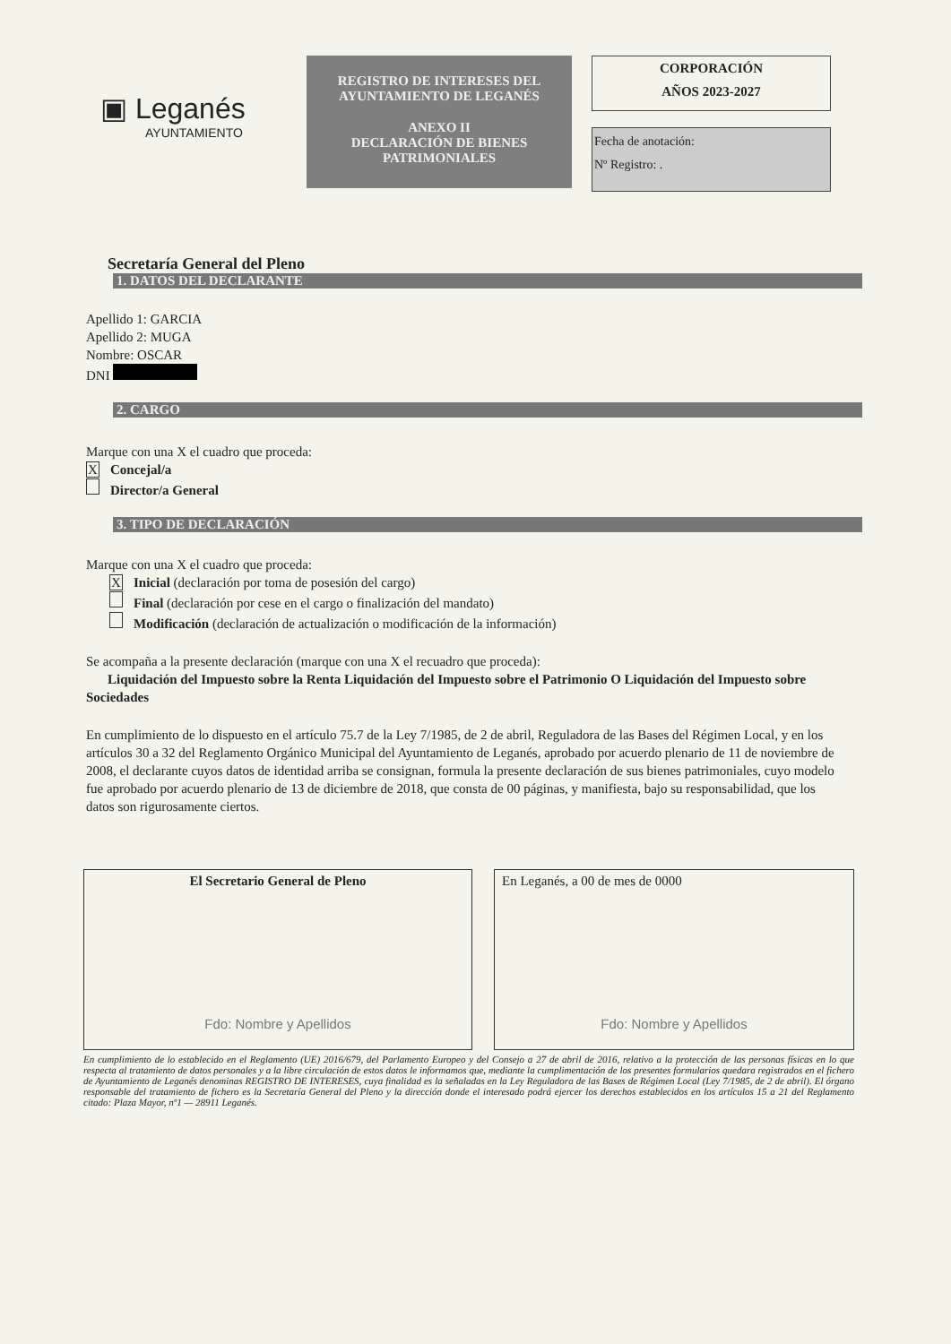▣ Leganés
AYUNTAMIENTO
REGISTRO DE INTERESES DEL AYUNTAMIENTO DE LEGANÉS
ANEXO II
DECLARACIÓN DE BIENES PATRIMONIALES
CORPORACIÓN
AÑOS 2023-2027
Fecha de anotación:
Nº Registro: .
Secretaría General del Pleno
1. DATOS DEL DECLARANTE
Apellido 1: GARCIA
Apellido 2: MUGA
Nombre: OSCAR
DNI
2. CARGO
Marque con una X el cuadro que proceda:
X Concejal/a
Director/a General
3. TIPO DE DECLARACIÓN
Marque con una X el cuadro que proceda:
X Inicial (declaración por toma de posesión del cargo)
Final (declaración por cese en el cargo o finalización del mandato)
Modificación (declaración de actualización o modificación de la información)
Se acompaña a la presente declaración (marque con una X el recuadro que proceda):
Liquidación del Impuesto sobre la Renta Liquidación del Impuesto sobre el Patrimonio O Liquidación del Impuesto sobre Sociedades
En cumplimiento de lo dispuesto en el artículo 75.7 de la Ley 7/1985, de 2 de abril, Reguladora de las Bases del Régimen Local, y en los artículos 30 a 32 del Reglamento Orgánico Municipal del Ayuntamiento de Leganés, aprobado por acuerdo plenario de 11 de noviembre de 2008, el declarante cuyos datos de identidad arriba se consignan, formula la presente declaración de sus bienes patrimoniales, cuyo modelo fue aprobado por acuerdo plenario de 13 de diciembre de 2018, que consta de 00 páginas, y manifiesta, bajo su responsabilidad, que los datos son rigurosamente ciertos.
El Secretario General de Pleno
Fdo: Nombre y Apellidos
En Leganés, a 00 de mes de 0000
Fdo: Nombre y Apellidos
En cumplimiento de lo establecido en el Reglamento (UE) 2016/679, del Parlamento Europeo y del Consejo a 27 de abril de 2016, relativo a la protección de las personas físicas en lo que respecta al tratamiento de datos personales y a la libre circulación de estos datos le informamos que, mediante la cumplimentación de los presentes formularios quedara registrados en el fichero de Ayuntamiento de Leganés denominas REGISTRO DE INTERESES, cuya finalidad es la señaladas en la Ley Reguladora de las Bases de Régimen Local (Ley 7/1985, de 2 de abril). El órgano responsable del tratamiento de fichero es la Secretaría General del Pleno y la dirección donde el interesado podrá ejercer los derechos establecidos en los artículos 15 a 21 del Reglamento citado: Plaza Mayor, nº1 — 28911 Leganés.